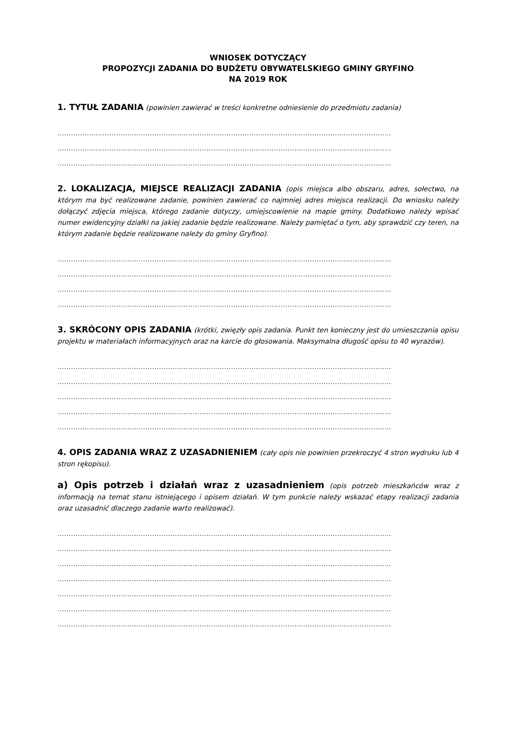WNIOSEK DOTYCZĄCY
PROPOZYCJI ZADANIA DO BUDŻETU OBYWATELSKIEGO GMINY GRYFINO
NA 2019 ROK
1. TYTUŁ ZADANIA (powinien zawierać w treści konkretne odniesienie do przedmiotu zadania)
....................................................................................................................................................
....................................................................................................................................................
....................................................................................................................................................
2. LOKALIZACJA, MIEJSCE REALIZACJI ZADANIA (opis miejsca albo obszaru, adres, sołectwo, na którym ma być realizowane zadanie, powinien zawierać co najmniej adres miejsca realizacji. Do wniosku należy dołączyć zdjęcia miejsca, którego zadanie dotyczy, umiejscowienie na mapie gminy. Dodatkowo należy wpisać numer ewidencyjny działki na jakiej zadanie będzie realizowane. Należy pamiętać o tym, aby sprawdzić czy teren, na którym zadanie będzie realizowane należy do gminy Gryfino).
....................................................................................................................................................
....................................................................................................................................................
....................................................................................................................................................
....................................................................................................................................................
3. SKRÓCONY OPIS ZADANIA (krótki, zwięzły opis zadania. Punkt ten konieczny jest do umieszczania opisu projektu w materiałach informacyjnych oraz na karcie do głosowania. Maksymalna długość opisu to 40 wyrazów).
....................................................................................................................................................
....................................................................................................................................................
....................................................................................................................................................
....................................................................................................................................................
....................................................................................................................................................
4. OPIS ZADANIA WRAZ Z UZASADNIENIEM (cały opis nie powinien przekroczyć 4 stron wydruku lub 4 stron rękopisu).
a) Opis potrzeb i działań wraz z uzasadnieniem (opis potrzeb mieszkańców wraz z informacją na temat stanu istniejącego i opisem działań. W tym punkcie należy wskazać etapy realizacji zadania oraz uzasadnić dlaczego zadanie warto realizować).
....................................................................................................................................................
....................................................................................................................................................
....................................................................................................................................................
....................................................................................................................................................
....................................................................................................................................................
....................................................................................................................................................
....................................................................................................................................................